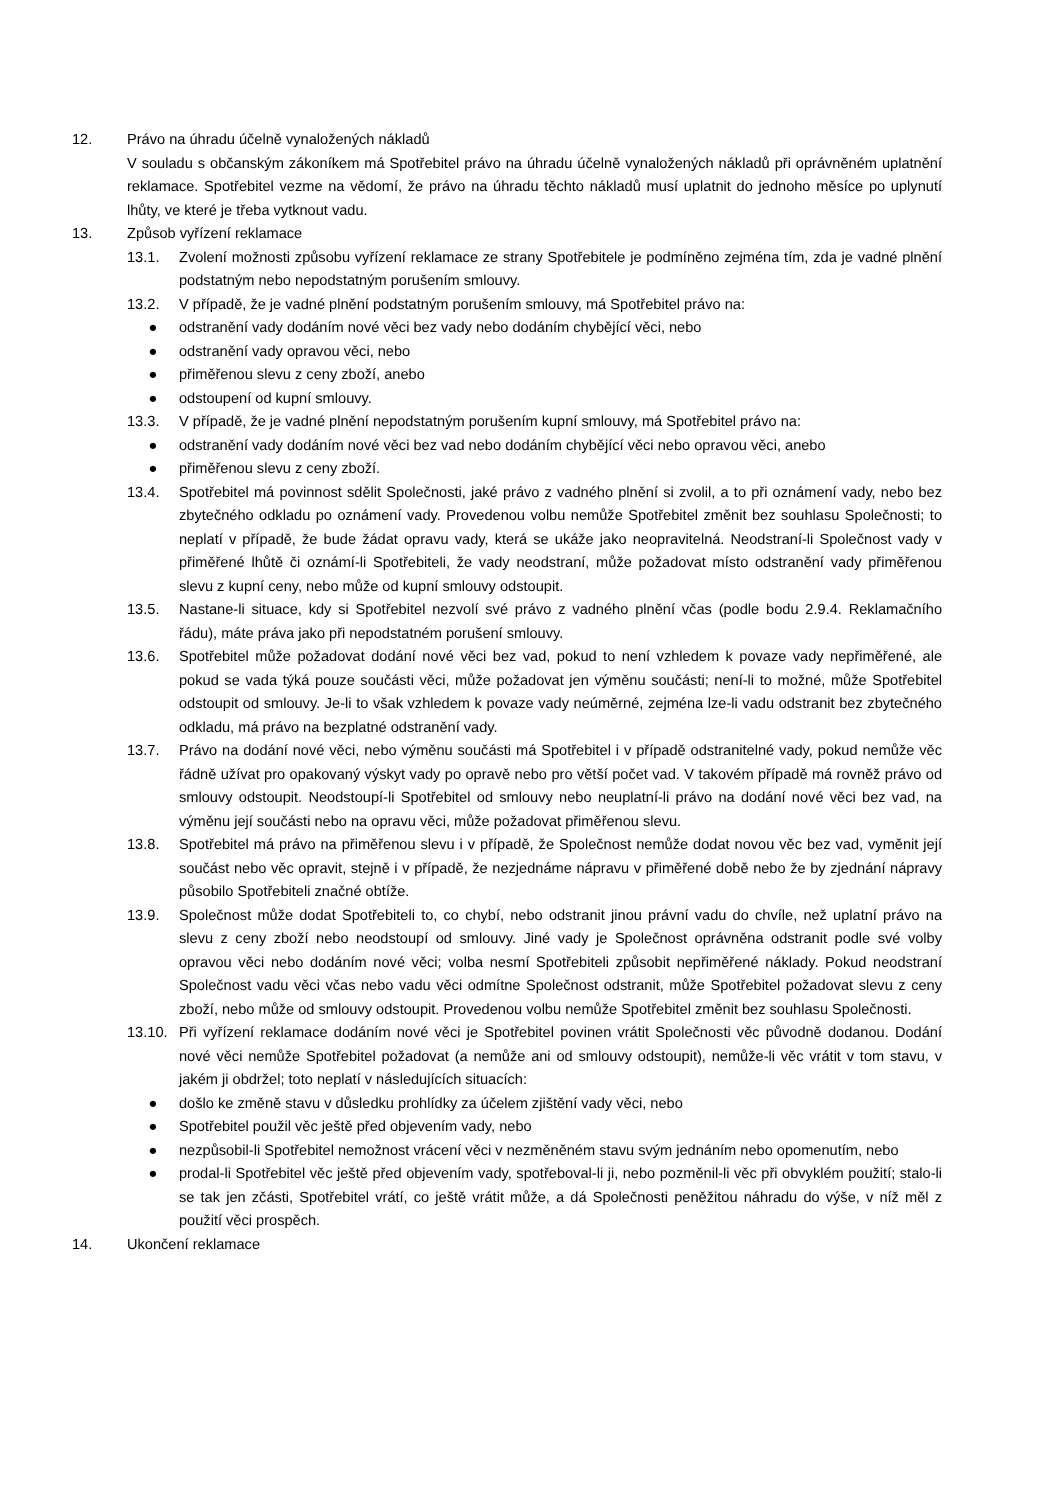12. Právo na úhradu účelně vynaložených nákladů
V souladu s občanským zákoníkem má Spotřebitel právo na úhradu účelně vynaložených nákladů při oprávněném uplatnění reklamace. Spotřebitel vezme na vědomí, že právo na úhradu těchto nákladů musí uplatnit do jednoho měsíce po uplynutí lhůty, ve které je třeba vytknout vadu.
13. Způsob vyřízení reklamace
13.1. Zvolení možnosti způsobu vyřízení reklamace ze strany Spotřebitele je podmíněno zejména tím, zda je vadné plnění podstatným nebo nepodstatným porušením smlouvy.
13.2. V případě, že je vadné plnění podstatným porušením smlouvy, má Spotřebitel právo na:
● odstranění vady dodáním nové věci bez vady nebo dodáním chybějící věci, nebo
● odstranění vady opravou věci, nebo
● přiměřenou slevu z ceny zboží, anebo
● odstoupení od kupní smlouvy.
13.3. V případě, že je vadné plnění nepodstatným porušením kupní smlouvy, má Spotřebitel právo na:
● odstranění vady dodáním nové věci bez vad nebo dodáním chybějící věci nebo opravou věci, anebo
● přiměřenou slevu z ceny zboží.
13.4. Spotřebitel má povinnost sdělit Společnosti, jaké právo z vadného plnění si zvolil, a to při oznámení vady, nebo bez zbytečného odkladu po oznámení vady. Provedenou volbu nemůže Spotřebitel změnit bez souhlasu Společnosti; to neplatí v případě, že bude žádat opravu vady, která se ukáže jako neopravitelná. Neodstraní-li Společnost vady v přiměřené lhůtě či oznámí-li Spotřebiteli, že vady neodstraní, může požadovat místo odstranění vady přiměřenou slevu z kupní ceny, nebo může od kupní smlouvy odstoupit.
13.5. Nastane-li situace, kdy si Spotřebitel nezvolí své právo z vadného plnění včas (podle bodu 2.9.4. Reklamačního řádu), máte práva jako při nepodstatném porušení smlouvy.
13.6. Spotřebitel může požadovat dodání nové věci bez vad, pokud to není vzhledem k povaze vady nepřiměřené, ale pokud se vada týká pouze součásti věci, může požadovat jen výměnu součásti; není-li to možné, může Spotřebitel odstoupit od smlouvy. Je-li to však vzhledem k povaze vady neúměrné, zejména lze-li vadu odstranit bez zbytečného odkladu, má právo na bezplatné odstranění vady.
13.7. Právo na dodání nové věci, nebo výměnu součásti má Spotřebitel i v případě odstranitelné vady, pokud nemůže věc řádně užívat pro opakovaný výskyt vady po opravě nebo pro větší počet vad. V takovém případě má rovněž právo od smlouvy odstoupit. Neodstoupí-li Spotřebitel od smlouvy nebo neuplatní-li právo na dodání nové věci bez vad, na výměnu její součásti nebo na opravu věci, může požadovat přiměřenou slevu.
13.8. Spotřebitel má právo na přiměřenou slevu i v případě, že Společnost nemůže dodat novou věc bez vad, vyměnit její součást nebo věc opravit, stejně i v případě, že nezjednáme nápravu v přiměřené době nebo že by zjednání nápravy působilo Spotřebiteli značné obtíže.
13.9. Společnost může dodat Spotřebiteli to, co chybí, nebo odstranit jinou právní vadu do chvíle, než uplatní právo na slevu z ceny zboží nebo neodstoupí od smlouvy. Jiné vady je Společnost oprávněna odstranit podle své volby opravou věci nebo dodáním nové věci; volba nesmí Spotřebiteli způsobit nepřiměřené náklady. Pokud neodstraní Společnost vadu věci včas nebo vadu věci odmítne Společnost odstranit, může Spotřebitel požadovat slevu z ceny zboží, nebo může od smlouvy odstoupit. Provedenou volbu nemůže Spotřebitel změnit bez souhlasu Společnosti.
13.10.
Při vyřízení reklamace dodáním nové věci je Spotřebitel povinen vrátit Společnosti věc původně dodanou. Dodání nové věci nemůže Spotřebitel požadovat (a nemůže ani od smlouvy odstoupit), nemůže-li věc vrátit v tom stavu, v jakém ji obdržel; toto neplatí v následujících situacích:
● došlo ke změně stavu v důsledku prohlídky za účelem zjištění vady věci, nebo
● Spotřebitel použil věc ještě před objevením vady, nebo
● nezpůsobil-li Spotřebitel nemožnost vrácení věci v nezměněném stavu svým jednáním nebo opomenutím, nebo
● prodal-li Spotřebitel věc ještě před objevením vady, spotřeboval-li ji, nebo pozměnil-li věc při obvyklém použití; stalo-li se tak jen zčásti, Spotřebitel vrátí, co ještě vrátit může, a dá Společnosti peněžitou náhradu do výše, v níž měl z použití věci prospěch.
14. Ukončení reklamace